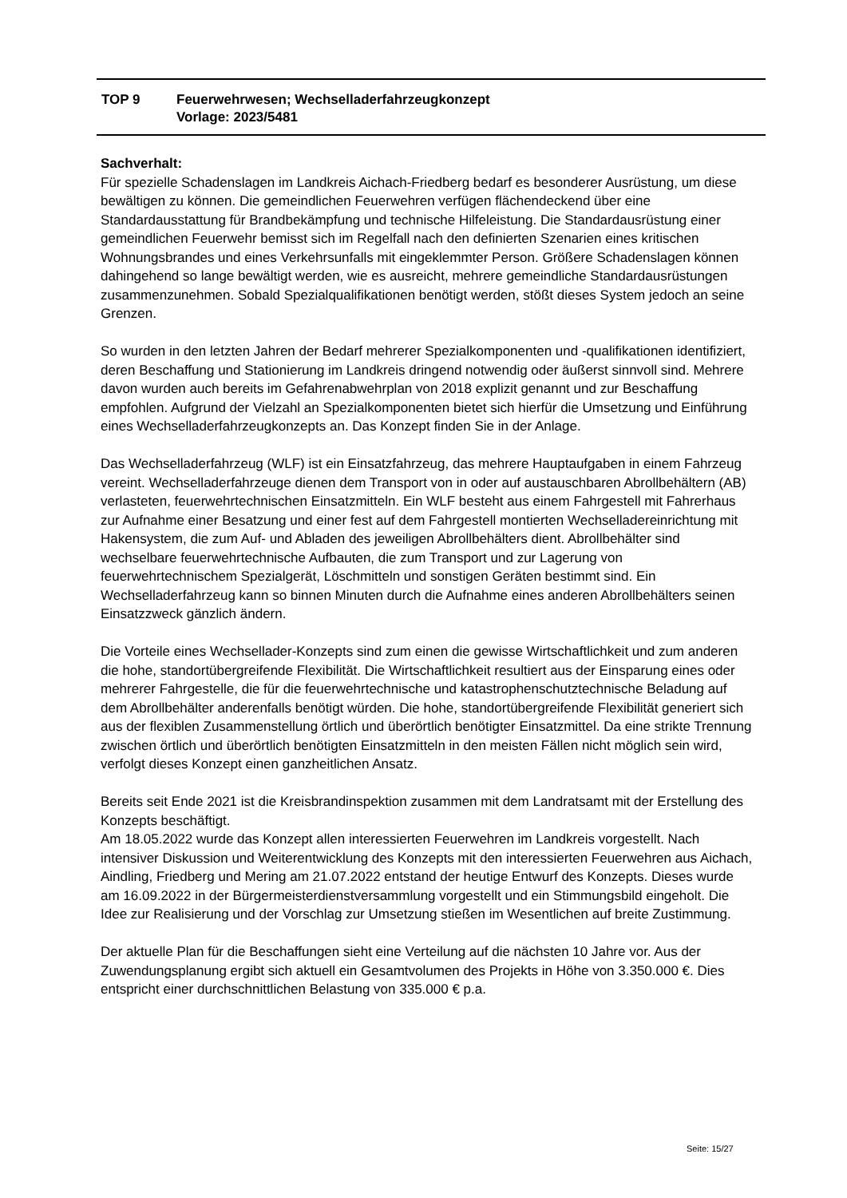TOP 9 Feuerwehrwesen; Wechselladerfahrzeugkonzept
Vorlage: 2023/5481
Sachverhalt:
Für spezielle Schadenslagen im Landkreis Aichach-Friedberg bedarf es besonderer Ausrüstung, um diese bewältigen zu können. Die gemeindlichen Feuerwehren verfügen flächendeckend über eine Standardausstattung für Brandbekämpfung und technische Hilfeleistung. Die Standardausrüstung einer gemeindlichen Feuerwehr bemisst sich im Regelfall nach den definierten Szenarien eines kritischen Wohnungsbrandes und eines Verkehrsunfalls mit eingeklemmter Person. Größere Schadenslagen können dahingehend so lange bewältigt werden, wie es ausreicht, mehrere gemeindliche Standardausrüstungen zusammenzunehmen. Sobald Spezialqualifikationen benötigt werden, stößt dieses System jedoch an seine Grenzen.
So wurden in den letzten Jahren der Bedarf mehrerer Spezialkomponenten und -qualifikationen identifiziert, deren Beschaffung und Stationierung im Landkreis dringend notwendig oder äußerst sinnvoll sind. Mehrere davon wurden auch bereits im Gefahrenabwehrplan von 2018 explizit genannt und zur Beschaffung empfohlen. Aufgrund der Vielzahl an Spezialkomponenten bietet sich hierfür die Umsetzung und Einführung eines Wechselladerfahrzeugkonzepts an. Das Konzept finden Sie in der Anlage.
Das Wechselladerfahrzeug (WLF) ist ein Einsatzfahrzeug, das mehrere Hauptaufgaben in einem Fahrzeug vereint. Wechselladerfahrzeuge dienen dem Transport von in oder auf austauschbaren Abrollbehältern (AB) verlasteten, feuerwehrtechnischen Einsatzmitteln. Ein WLF besteht aus einem Fahrgestell mit Fahrerhaus zur Aufnahme einer Besatzung und einer fest auf dem Fahrgestell montierten Wechselladereinrichtung mit Hakensystem, die zum Auf- und Abladen des jeweiligen Abrollbehälters dient. Abrollbehälter sind wechselbare feuerwehrtechnische Aufbauten, die zum Transport und zur Lagerung von feuerwehrtechnischem Spezialgerät, Löschmitteln und sonstigen Geräten bestimmt sind. Ein Wechselladerfahrzeug kann so binnen Minuten durch die Aufnahme eines anderen Abrollbehälters seinen Einsatzzweck gänzlich ändern.
Die Vorteile eines Wechsellader-Konzepts sind zum einen die gewisse Wirtschaftlichkeit und zum anderen die hohe, standortübergreifende Flexibilität. Die Wirtschaftlichkeit resultiert aus der Einsparung eines oder mehrerer Fahrgestelle, die für die feuerwehrtechnische und katastrophenschutztechnische Beladung auf dem Abrollbehälter anderenfalls benötigt würden. Die hohe, standortübergreifende Flexibilität generiert sich aus der flexiblen Zusammenstellung örtlich und überörtlich benötigter Einsatzmittel. Da eine strikte Trennung zwischen örtlich und überörtlich benötigten Einsatzmitteln in den meisten Fällen nicht möglich sein wird, verfolgt dieses Konzept einen ganzheitlichen Ansatz.
Bereits seit Ende 2021 ist die Kreisbrandinspektion zusammen mit dem Landratsamt mit der Erstellung des Konzepts beschäftigt.
Am 18.05.2022 wurde das Konzept allen interessierten Feuerwehren im Landkreis vorgestellt. Nach intensiver Diskussion und Weiterentwicklung des Konzepts mit den interessierten Feuerwehren aus Aichach, Aindling, Friedberg und Mering am 21.07.2022 entstand der heutige Entwurf des Konzepts. Dieses wurde am 16.09.2022 in der Bürgermeisterdienstversammlung vorgestellt und ein Stimmungsbild eingeholt. Die Idee zur Realisierung und der Vorschlag zur Umsetzung stießen im Wesentlichen auf breite Zustimmung.
Der aktuelle Plan für die Beschaffungen sieht eine Verteilung auf die nächsten 10 Jahre vor. Aus der Zuwendungsplanung ergibt sich aktuell ein Gesamtvolumen des Projekts in Höhe von 3.350.000 €. Dies entspricht einer durchschnittlichen Belastung von 335.000 € p.a.
Seite: 15/27